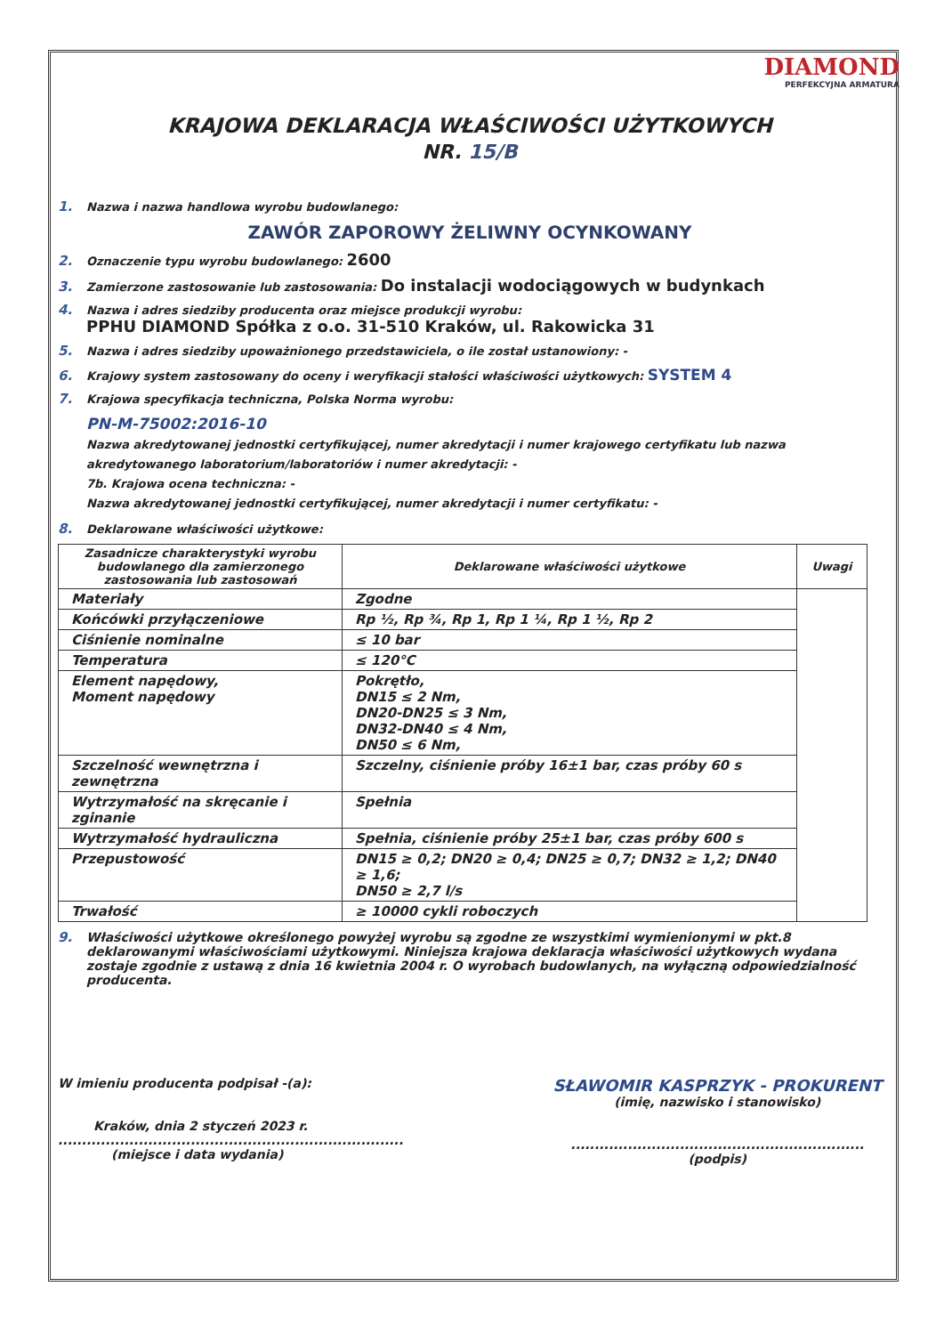DIAMOND
PERFEKCYJNA ARMATURA
KRAJOWA DEKLARACJA WŁAŚCIWOŚCI UŻYTKOWYCH
NR. 15/B
1.
Nazwa i nazwa handlowa wyrobu budowlanego:
ZAWÓR ZAPOROWY ŻELIWNY OCYNKOWANY
2.
Oznaczenie typu wyrobu budowlanego: 2600
3.
Zamierzone zastosowanie lub zastosowania: Do instalacji wodociągowych w budynkach
4.
Nazwa i adres siedziby producenta oraz miejsce produkcji wyrobu:
PPHU DIAMOND Spółka z o.o. 31-510 Kraków, ul. Rakowicka 31
5.
Nazwa i adres siedziby upoważnionego przedstawiciela, o ile został ustanowiony: -
6.
Krajowy system zastosowany do oceny i weryfikacji stałości właściwości użytkowych: SYSTEM 4
7.
Krajowa specyfikacja techniczna, Polska Norma wyrobu:
PN-M-75002:2016-10
Nazwa akredytowanej jednostki certyfikującej, numer akredytacji i numer krajowego certyfikatu lub nazwa akredytowanego laboratorium/laboratoriów i numer akredytacji: -
7b. Krajowa ocena techniczna: -
Nazwa akredytowanej jednostki certyfikującej, numer akredytacji i numer certyfikatu: -
8.
Deklarowane właściwości użytkowe:
| Zasadnicze charakterystyki wyrobu budowlanego dla zamierzonego zastosowania lub zastosowań | Deklarowane właściwości użytkowe | Uwagi |
| --- | --- | --- |
| Materiały | Zgodne | |
| Końcówki przyłączeniowe | Rp ½, Rp ¾, Rp 1, Rp 1 ¼, Rp 1 ½, Rp 2 | |
| Ciśnienie nominalne | ≤ 10 bar | |
| Temperatura | ≤ 120°C | |
| Element napędowy, Moment napędowy | Pokrętło, DN15 ≤ 2 Nm, DN20-DN25 ≤ 3 Nm, DN32-DN40 ≤ 4 Nm, DN50 ≤ 6 Nm, | |
| Szczelność wewnętrzna i zewnętrzna | Szczelny, ciśnienie próby 16±1 bar, czas próby 60 s | |
| Wytrzymałość na skręcanie i zginanie | Spełnia | |
| Wytrzymałość hydrauliczna | Spełnia, ciśnienie próby 25±1 bar, czas próby 600 s | |
| Przepustowość | DN15 ≥ 0,2; DN20 ≥ 0,4; DN25 ≥ 0,7; DN32 ≥ 1,2; DN40 ≥ 1,6; DN50 ≥ 2,7 l/s | |
| Trwałość | ≥ 10000 cykli roboczych | |
9. Właściwości użytkowe określonego powyżej wyrobu są zgodne ze wszystkimi wymienionymi w pkt.8 deklarowanymi właściwościami użytkowymi. Niniejsza krajowa deklaracja właściwości użytkowych wydana zostaje zgodnie z ustawą z dnia 16 kwietnia 2004 r. O wyrobach budowlanych, na wyłączną odpowiedzialność producenta.
W imieniu producenta podpisał -(a):
Kraków, dnia 2 styczeń 2023 r.
.........................................................................
(miejsce i data wydania)
SŁAWOMIR KASPRZYK - PROKURENT
(imię, nazwisko i stanowisko)
..............................................................
(podpis)